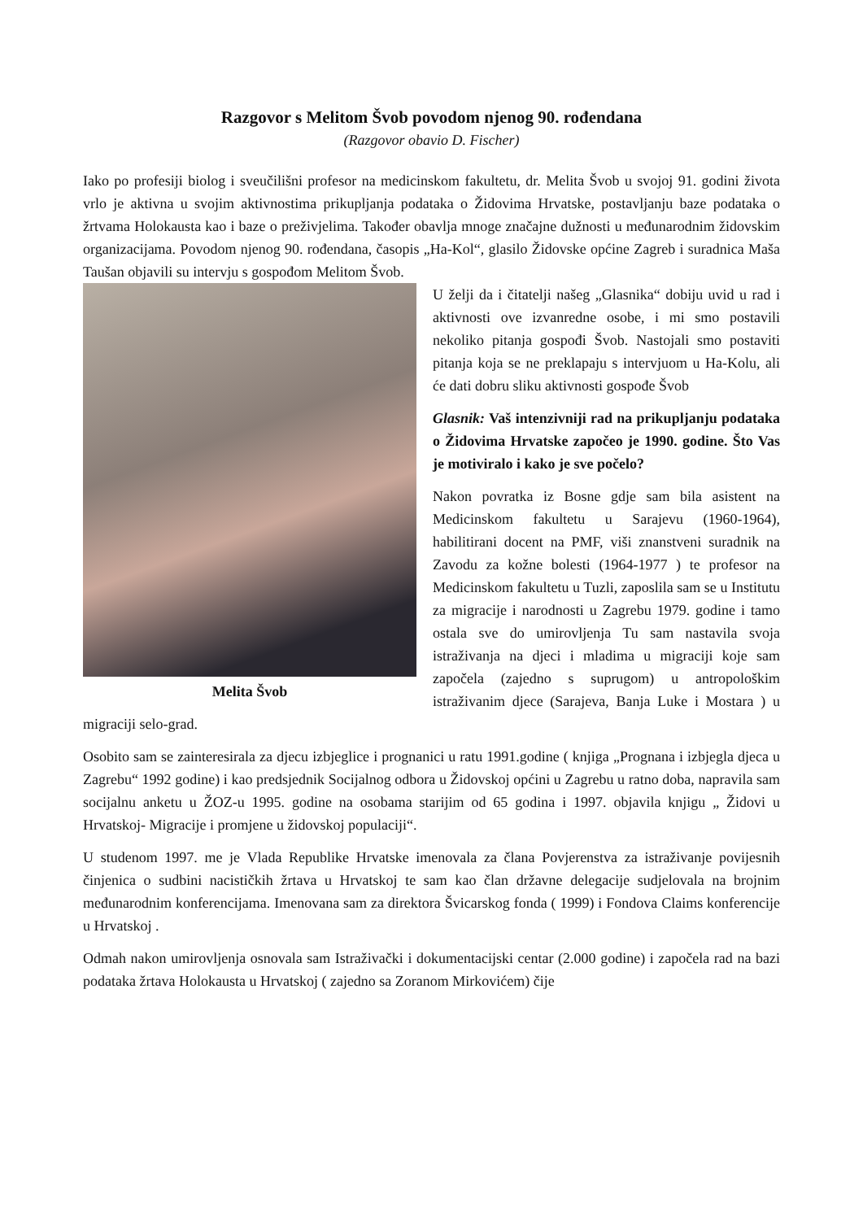Razgovor s Melitom Švob povodom njenog 90. rođendana
(Razgovor obavio D. Fischer)
Iako po profesiji biolog i sveučilišni profesor na medicinskom fakultetu, dr. Melita Švob u svojoj 91. godini života vrlo je aktivna u svojim aktivnostima prikupljanja podataka o Židovima Hrvatske, postavljanju baze podataka o žrtvama Holokausta kao i baze o preživjelima. Također obavlja mnoge značajne dužnosti u međunarodnim židovskim organizacijama. Povodom njenog 90. rođendana, časopis „Ha-Kol“, glasilo Židovske općine Zagreb i suradnica Maša Taušan objavili su intervju s gospođom Melitom Švob.
Melita Švob
U želji da i čitatelji našeg „Glasnika“ dobiju uvid u rad i aktivnosti ove izvanredne osobe, i mi smo postavili nekoliko pitanja gospođi Švob. Nastojali smo postaviti pitanja koja se ne preklapaju s intervjuom u Ha-Kolu, ali će dati dobru sliku aktivnosti gospođe Švob
Glasnik: Vaš intenzivniji rad na prikupljanju podataka o Židovima Hrvatske započeo je 1990. godine. Što Vas je motiviralo i kako je sve počelo?
Nakon povratka iz Bosne gdje sam bila asistent na Medicinskom fakultetu u Sarajevu (1960-1964), habilitirani docent na PMF, viši znanstveni suradnik na Zavodu za kožne bolesti (1964-1977 ) te profesor na Medicinskom fakultetu u Tuzli, zaposlila sam se u Institutu za migracije i narodnosti u Zagrebu 1979. godine i tamo ostala sve do umirovljenja Tu sam nastavila svoja istraživanja na djeci i mladima u migraciji koje sam započela (zajedno s suprugom) u antropološkim istraživanim djece (Sarajeva, Banja Luke i Mostara ) u migraciji selo-grad.
Osobito sam se zainteresirala za djecu izbjeglice i prognanici u ratu 1991.godine ( knjiga „Prognana i izbjegla djeca u Zagrebu“ 1992 godine) i kao predsjednik Socijalnog odbora u Židovskoj općini u Zagrebu u ratno doba, napravila sam socijalnu anketu u ŽOZ-u 1995. godine na osobama starijim od 65 godina i 1997. objavila knjigu „ Židovi u Hrvatskoj- Migracije i promjene u židovskoj populaciji“.
U studenom 1997. me je Vlada Republike Hrvatske imenovala za člana Povjerenstva za istraživanje povijesnih činjenica o sudbini nacističkih žrtava u Hrvatskoj te sam kao član državne delegacije sudjelovala na brojnim međunarodnim konferencijama. Imenovana sam za direktora Švicarskog fonda ( 1999) i Fondova Claims konferencije u Hrvatskoj .
Odmah nakon umirovljenja osnovala sam Istraživački i dokumentacijski centar (2.000 godine) i započela rad na bazi podataka žrtava Holokausta u Hrvatskoj ( zajedno sa Zoranom Mirkovićem) čije